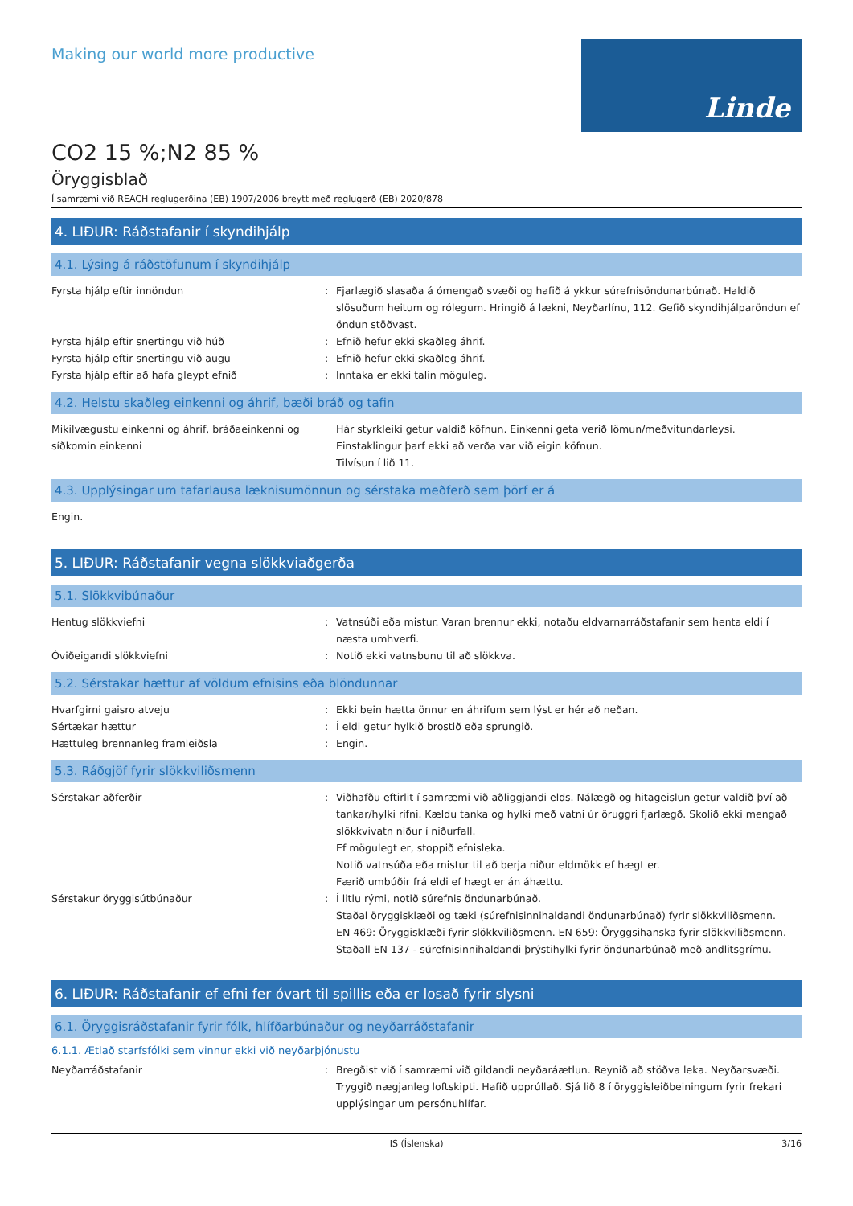Making our world more productive
Linde
CO2 15 %;N2 85 %
Öryggisblað
Í samræmi við REACH reglugerðina (EB) 1907/2006 breytt með reglugerð (EB) 2020/878
4. LIÐUR: Ráðstafanir í skyndihjálp
4.1. Lýsing á ráðstöfunum í skyndihjálp
Fyrsta hjálp eftir innöndun : Fjarlægið slasaða á ómengað svæði og hafið á ykkur súrefnisöndunarbúnað. Haldið slösuðum heitum og rólegum. Hringið á lækni, Neyðarlínu, 112. Gefið skyndihjálparöndun ef öndun stöðvast.
Fyrsta hjálp eftir snertingu við húð : Efnið hefur ekki skaðleg áhrif.
Fyrsta hjálp eftir snertingu við augu : Efnið hefur ekki skaðleg áhrif.
Fyrsta hjálp eftir að hafa gleypt efnið : Inntaka er ekki talin möguleg.
4.2. Helstu skaðleg einkenni og áhrif, bæði bráð og tafin
Mikilvægustu einkenni og áhrif, bráðaeinkenni og síðkomin einkenni
Hár styrkleiki getur valdið köfnun. Einkenni geta verið lömun/meðvitundarleysi. Einstaklingur þarf ekki að verða var við eigin köfnun.
Tilvísun í lið 11.
4.3. Upplýsingar um tafarlausa læknisumönnun og sérstaka meðferð sem þörf er á
Engin.
5. LIÐUR: Ráðstafanir vegna slökkviaðgerða
5.1. Slökkvibúnaður
Hentug slökkviefni : Vatnsúði eða mistur. Varan brennur ekki, notaðu eldvarnarráðstafanir sem henta eldi í næsta umhverfi.
Óviðeigandi slökkviefni : Notið ekki vatnsbunu til að slökkva.
5.2. Sérstakar hættur af völdum efnisins eða blöndunnar
Hvarfgirni gaisro atveju : Ekki bein hætta önnur en áhrifum sem lýst er hér að neðan.
Sértækar hættur : Í eldi getur hylkið brostið eða sprungið.
Hættuleg brennanleg framleiðsla : Engin.
5.3. Ráðgjöf fyrir slökkviliðsmenn
Sérstakar aðferðir : Viðhafðu eftirlit í samræmi við aðliggjandi elds. Nálægð og hitageislun getur valdið því að tankar/hylki rifni. Kældu tanka og hylki með vatni úr öruggri fjarlægð. Skolið ekki mengað slökkvivatn niður í niðurfall.
Ef mögulegt er, stoppið efnisleka.
Notið vatnsúða eða mistur til að berja niður eldmökk ef hægt er.
Færið umbúðir frá eldi ef hægt er án áhættu.
Sérstakur öryggisútbúnaður : Í litlu rými, notið súrefnis öndunarbúnað.
Staðal öryggisklæði og tæki (súrefnisinnihaldandi öndunarbúnað) fyrir slökkviliðsmenn.
EN 469: Öryggisklæði fyrir slökkviliðsmenn. EN 659: Öryggsihanska fyrir slökkviliðsmenn.
Staðall EN 137 - súrefnisinnihaldandi þrýstihylki fyrir öndunarbúnað með andlitsgrímu.
6. LIÐUR: Ráðstafanir ef efni fer óvart til spillis eða er losað fyrir slysni
6.1. Öryggisráðstafanir fyrir fólk, hlífðarbúnaður og neyðarráðstafanir
6.1.1. Ætlað starfsfólki sem vinnur ekki við neyðarþjónustu
Neyðarráðstafanir : Bregðist við í samræmi við gildandi neyðaráætlun. Reynið að stöðva leka. Neyðarsvæði. Tryggið nægjanleg loftskipti. Hafið upprúllað. Sjá lið 8 í öryggisleiðbeiningum fyrir frekari upplýsingar um persónuhlífar.
IS (Íslenska) 3/16